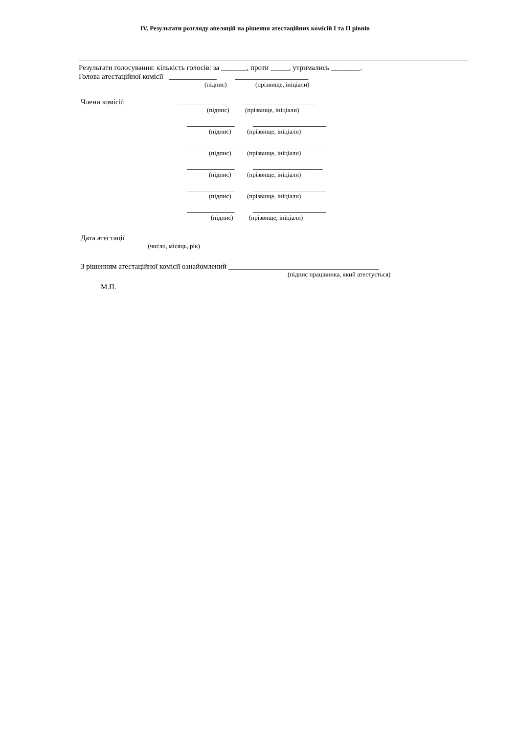IV. Результати розгляду апеляцій на рішення атестаційних комісій I та II рівнів
Результати голосування: кількість голосів: за _______, проти _____, утримались ________.
Голова атестаційної комісії _____________ ____________________
(підпис) (прізвище, ініціали)
Члени комісії: _____________ ____________________
(підпис) (прізвище, ініціали)
_____________ ____________________
(підпис) (прізвище, ініціали)
_____________ ____________________
(підпис) (прізвище, ініціали)
_____________ ___________________
(підпис) (прізвище, ініціали)
_____________ ____________________
(підпис) (прізвище, ініціали)
_____________ ____________________
(підпис) (прізвище, ініціали)
Дата атестації ________________________
(число, місяць, рік)
З рішенням атестаційної комісії ознайомлений _________________________________________
(підпис працівника, який атестується)
М.П.